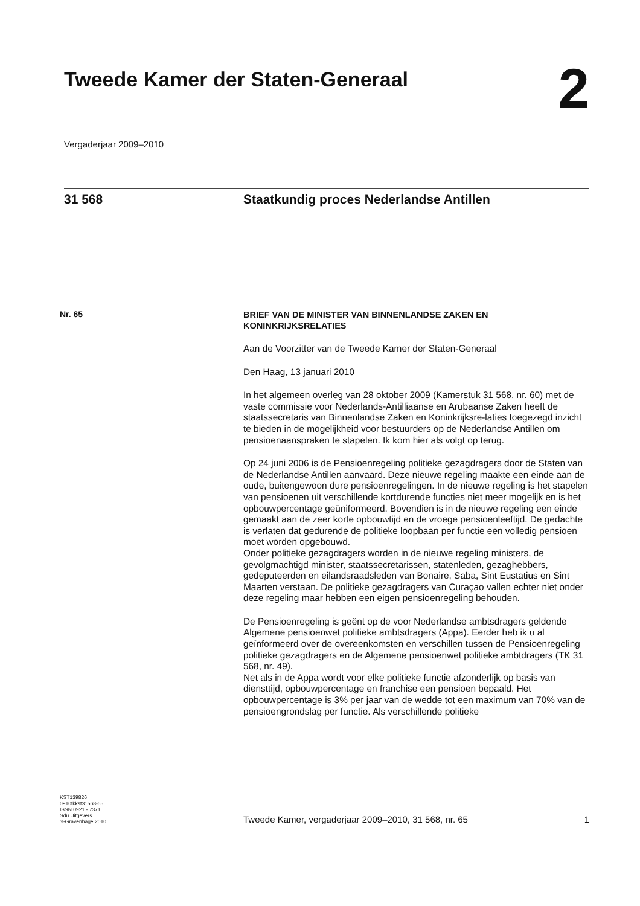Tweede Kamer der Staten-Generaal
2
Vergaderjaar 2009–2010
31 568 Staatkundig proces Nederlandse Antillen
Nr. 65
BRIEF VAN DE MINISTER VAN BINNENLANDSE ZAKEN EN KONINKRIJKSRELATIES
Aan de Voorzitter van de Tweede Kamer der Staten-Generaal
Den Haag, 13 januari 2010
In het algemeen overleg van 28 oktober 2009 (Kamerstuk 31 568, nr. 60) met de vaste commissie voor Nederlands-Antilliaanse en Arubaanse Zaken heeft de staatssecretaris van Binnenlandse Zaken en Koninkrijksre-laties toegezegd inzicht te bieden in de mogelijkheid voor bestuurders op de Nederlandse Antillen om pensioenaanspraken te stapelen. Ik kom hier als volgt op terug.
Op 24 juni 2006 is de Pensioenregeling politieke gezagdragers door de Staten van de Nederlandse Antillen aanvaard. Deze nieuwe regeling maakte een einde aan de oude, buitengewoon dure pensioenregelingen. In de nieuwe regeling is het stapelen van pensioenen uit verschillende kortdurende functies niet meer mogelijk en is het opbouwpercentage geüniformeerd. Bovendien is in de nieuwe regeling een einde gemaakt aan de zeer korte opbouwtijd en de vroege pensioenleeftijd. De gedachte is verlaten dat gedurende de politieke loopbaan per functie een volledig pensioen moet worden opgebouwd.
Onder politieke gezagdragers worden in de nieuwe regeling ministers, de gevolgmachtigd minister, staatssecretarissen, statenleden, gezaghebbers, gedeputeerden en eilandsraadsleden van Bonaire, Saba, Sint Eustatius en Sint Maarten verstaan. De politieke gezagdragers van Curaçao vallen echter niet onder deze regeling maar hebben een eigen pensioenregeling behouden.
De Pensioenregeling is geënt op de voor Nederlandse ambtsdragers geldende Algemene pensioenwet politieke ambtsdragers (Appa). Eerder heb ik u al geïnformeerd over de overeenkomsten en verschillen tussen de Pensioenregeling politieke gezagdragers en de Algemene pensioenwet politieke ambtdragers (TK 31 568, nr. 49).
Net als in de Appa wordt voor elke politieke functie afzonderlijk op basis van diensttijd, opbouwpercentage en franchise een pensioen bepaald. Het opbouwpercentage is 3% per jaar van de wedde tot een maximum van 70% van de pensioengrondslag per functie. Als verschillende politieke
KST139826
0910tkkst31568-65
ISSN 0921 - 7371
Sdu Uitgevers
’s-Gravenhage 2010
Tweede Kamer, vergaderjaar 2009–2010, 31 568, nr. 65
1